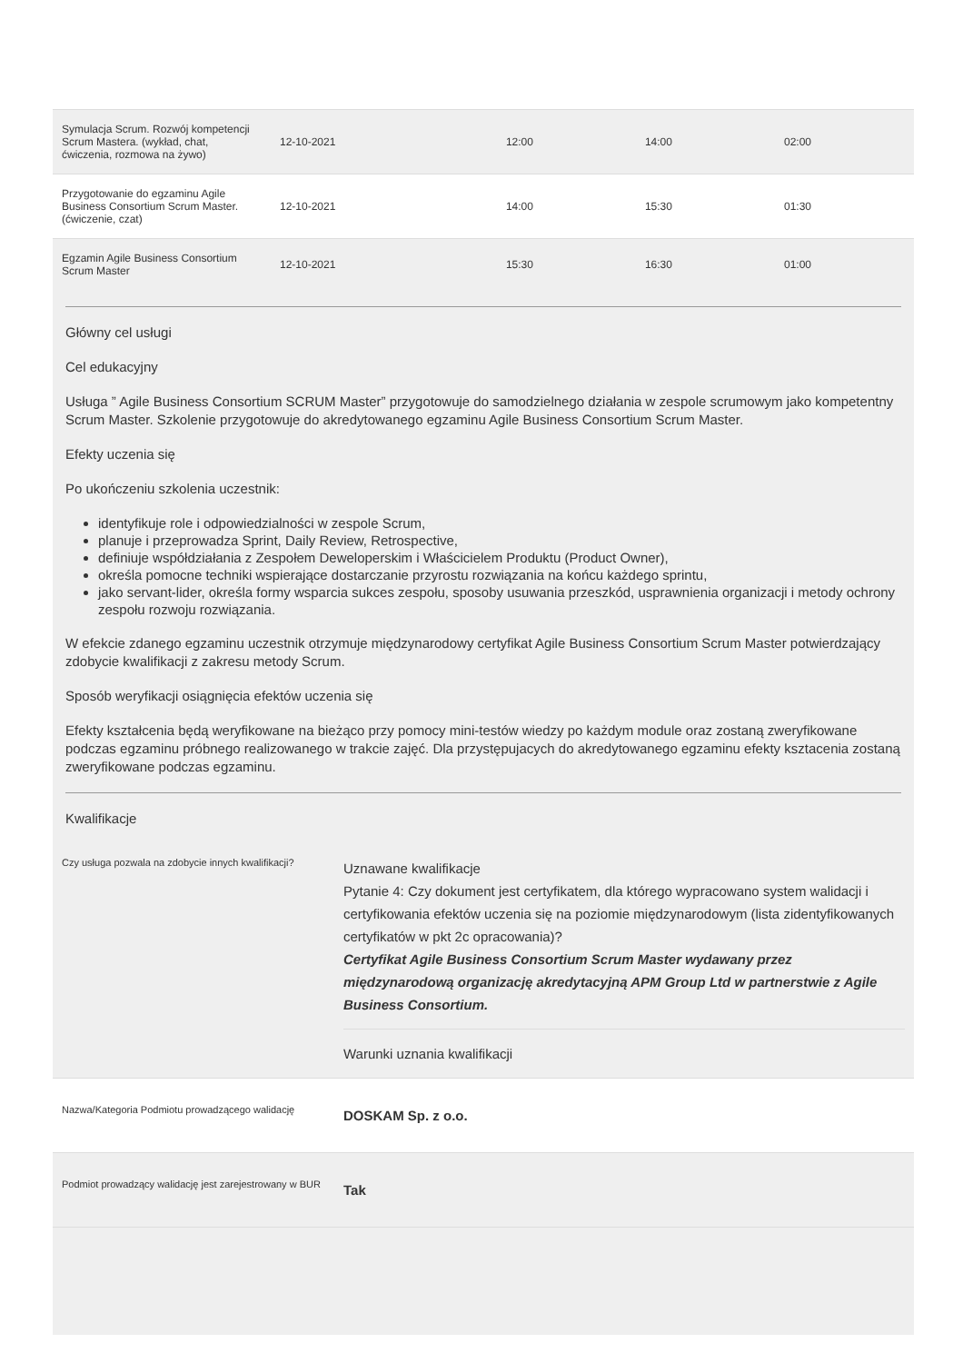| Symulacja Scrum. Rozwój kompetencji Scrum Mastera. (wykład, chat, ćwiczenia, rozmowa na żywo) | 12-10-2021 | 12:00 | 14:00 | 02:00 |
| Przygotowanie do egzaminu Agile Business Consortium Scrum Master. (ćwiczenie, czat) | 12-10-2021 | 14:00 | 15:30 | 01:30 |
| Egzamin Agile Business Consortium Scrum Master | 12-10-2021 | 15:30 | 16:30 | 01:00 |
Główny cel usługi
Cel edukacyjny
Usługa ” Agile Business Consortium SCRUM Master” przygotowuje do samodzielnego działania w zespole scrumowym jako kompetentny Scrum Master. Szkolenie przygotowuje do akredytowanego egzaminu Agile Business Consortium Scrum Master.
Efekty uczenia się
Po ukończeniu szkolenia uczestnik:
identyfikuje role i odpowiedzialności w zespole Scrum,
planuje i przeprowadza Sprint, Daily Review, Retrospective,
definiuje współdziałania z Zespołem Deweloperskim i Właścicielem Produktu (Product Owner),
określa pomocne techniki wspierające dostarczanie przyrostu rozwiązania na końcu każdego sprintu,
jako servant-lider, określa formy wsparcia sukces zespołu, sposoby usuwania przeszkód, usprawnienia organizacji i metody ochrony zespołu rozwoju rozwiązania.
W efekcie zdanego egzaminu uczestnik otrzymuje międzynarodowy certyfikat Agile Business Consortium Scrum Master potwierdzający zdobycie kwalifikacji z zakresu metody Scrum.
Sposób weryfikacji osiągnięcia efektów uczenia się
Efekty kształcenia będą weryfikowane na bieżąco przy pomocy mini-testów wiedzy po każdym module oraz zostaną zweryfikowane podczas egzaminu próbnego realizowanego w trakcie zajęć. Dla przystępujacych do akredytowanego egzaminu efekty ksztacenia zostaną zweryfikowane podczas egzaminu.
Kwalifikacje
| Czy usługa pozwala na zdobycie innych kwalifikacji? | Uznawane kwalifikacje Pytanie 4: Czy dokument jest certyfikatem, dla którego wypracowano system walidacji i certyfikowania efektów uczenia się na poziomie międzynarodowym (lista zidentyfikowanych certyfikatów w pkt 2c opracowania)? Certyfikat Agile Business Consortium Scrum Master wydawany przez międzynarodową organizację akredytacyjną APM Group Ltd w partnerstwie z Agile Business Consortium. Warunki uznania kwalifikacji |
| Nazwa/Kategoria Podmiotu prowadzącego walidację | DOSKAM Sp. z o.o. |
| Podmiot prowadzący walidację jest zarejestrowany w BUR | Tak |